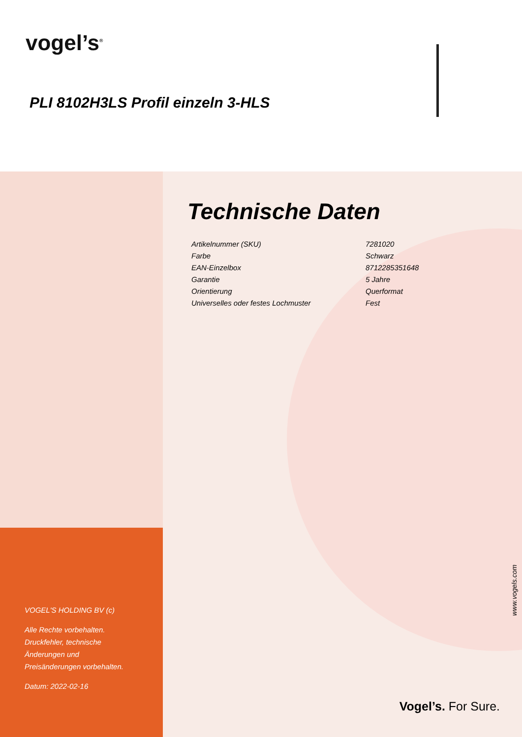vogel’s<sup>®</sup>
PLI 8102H3LS Profil einzeln 3-HLS
VOGEL'S HOLDING BV (c)
Alle Rechte vorbehalten.
Druckfehler, technische
Änderungen und
Preisänderungen vorbehalten.
Datum: 2022-02-16
Technische Daten
| Artikelnummer (SKU) | 7281020 |
| Farbe | Schwarz |
| EAN-Einzelbox | 8712285351648 |
| Garantie | 5 Jahre |
| Orientierung | Querformat |
| Universelles oder festes Lochmuster | Fest |
www.vogels.com
Vogel’s. For Sure.